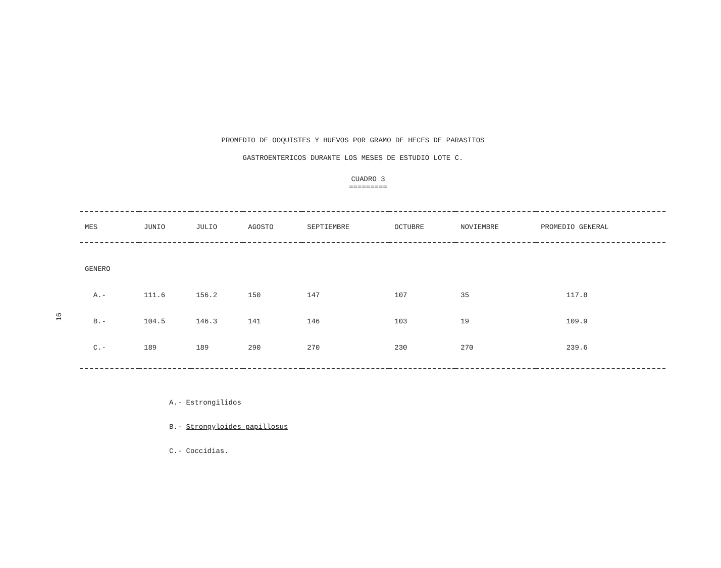PROMEDIO DE OOQUISTES Y HUEVOS POR GRAMO DE HECES DE PARASITOS
GASTROENTERICOS DURANTE LOS MESES DE ESTUDIO LOTE C.
CUADRO 3
=========
16
| MES | JUNIO | JULIO | AGOSTO | SEPTIEMBRE | OCTUBRE | NOVIEMBRE | PROMEDIO GENERAL |
| --- | --- | --- | --- | --- | --- | --- | --- |
| GENERO | | | | | | | |
| A.- | 111.6 | 156.2 | 150 | 147 | 107 | 35 | 117.8 |
| B.- | 104.5 | 146.3 | 141 | 146 | 103 | 19 | 109.9 |
| C.- | 189 | 189 | 290 | 270 | 230 | 270 | 239.6 |
A.- Estrongilidos
B.- Strongyloides papillosus
C.- Coccidias.